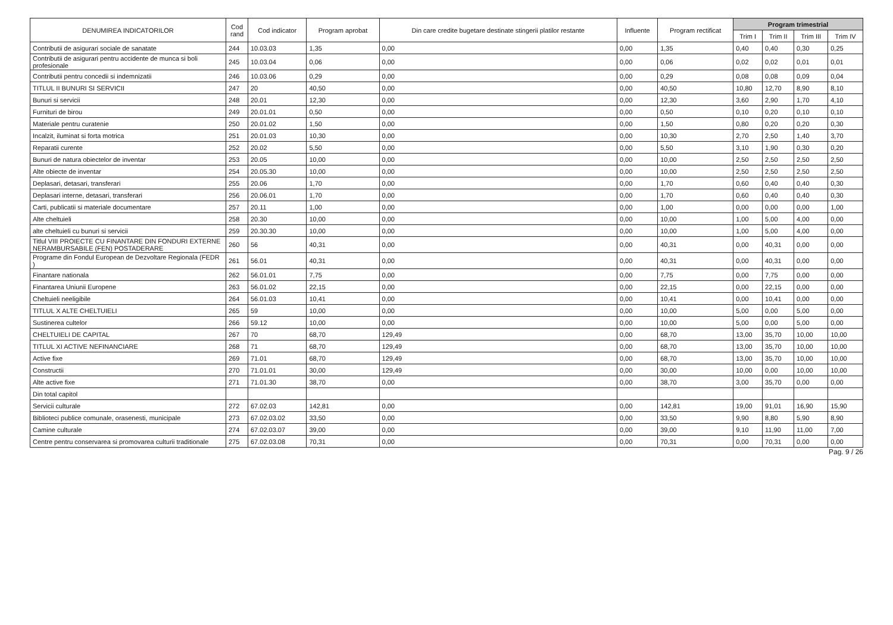| DENUMIREA INDICATORILOR | Cod rand | Cod indicator | Program aprobat | Din care credite bugetare destinate stingerii platilor restante | Influente | Program rectificat | Program trimestrial | | | |
| --- | --- | --- | --- | --- | --- | --- | --- | --- | --- | --- |
| | | | | | | | Trim I | Trim II | Trim III | Trim IV |
| Contributii de asigurari sociale de sanatate | 244 | 10.03.03 | 1,35 | 0,00 | 0,00 | 1,35 | 0,40 | 0,40 | 0,30 | 0,25 |
| Contributii de asigurari pentru accidente de munca si boli profesionale | 245 | 10.03.04 | 0,06 | 0,00 | 0,00 | 0,06 | 0,02 | 0,02 | 0,01 | 0,01 |
| Contributii pentru concedii si indemnizatii | 246 | 10.03.06 | 0,29 | 0,00 | 0,00 | 0,29 | 0,08 | 0,08 | 0,09 | 0,04 |
| TITLUL II BUNURI SI SERVICII | 247 | 20 | 40,50 | 0,00 | 0,00 | 40,50 | 10,80 | 12,70 | 8,90 | 8,10 |
| Bunuri si servicii | 248 | 20.01 | 12,30 | 0,00 | 0,00 | 12,30 | 3,60 | 2,90 | 1,70 | 4,10 |
| Furnituri de birou | 249 | 20.01.01 | 0,50 | 0,00 | 0,00 | 0,50 | 0,10 | 0,20 | 0,10 | 0,10 |
| Materiale pentru curatenie | 250 | 20.01.02 | 1,50 | 0,00 | 0,00 | 1,50 | 0,80 | 0,20 | 0,20 | 0,30 |
| Incalzit, iluminat si forta motrica | 251 | 20.01.03 | 10,30 | 0,00 | 0,00 | 10,30 | 2,70 | 2,50 | 1,40 | 3,70 |
| Reparatii curente | 252 | 20.02 | 5,50 | 0,00 | 0,00 | 5,50 | 3,10 | 1,90 | 0,30 | 0,20 |
| Bunuri de natura obiectelor de inventar | 253 | 20.05 | 10,00 | 0,00 | 0,00 | 10,00 | 2,50 | 2,50 | 2,50 | 2,50 |
| Alte obiecte de inventar | 254 | 20.05.30 | 10,00 | 0,00 | 0,00 | 10,00 | 2,50 | 2,50 | 2,50 | 2,50 |
| Deplasari, detasari, transferari | 255 | 20.06 | 1,70 | 0,00 | 0,00 | 1,70 | 0,60 | 0,40 | 0,40 | 0,30 |
| Deplasari interne, detasari, transferari | 256 | 20.06.01 | 1,70 | 0,00 | 0,00 | 1,70 | 0,60 | 0,40 | 0,40 | 0,30 |
| Carti, publicatii si materiale documentare | 257 | 20.11 | 1,00 | 0,00 | 0,00 | 1,00 | 0,00 | 0,00 | 0,00 | 1,00 |
| Alte cheltuieli | 258 | 20.30 | 10,00 | 0,00 | 0,00 | 10,00 | 1,00 | 5,00 | 4,00 | 0,00 |
| alte cheltuieli cu bunuri si servicii | 259 | 20.30.30 | 10,00 | 0,00 | 0,00 | 10,00 | 1,00 | 5,00 | 4,00 | 0,00 |
| Titlul VIII PROIECTE CU FINANTARE DIN FONDURI EXTERNE NERAMBURSABILE (FEN) POSTADERARE | 260 | 56 | 40,31 | 0,00 | 0,00 | 40,31 | 0,00 | 40,31 | 0,00 | 0,00 |
| Programe din Fondul European de Dezvoltare Regionala (FEDR ) | 261 | 56.01 | 40,31 | 0,00 | 0,00 | 40,31 | 0,00 | 40,31 | 0,00 | 0,00 |
| Finantare nationala | 262 | 56.01.01 | 7,75 | 0,00 | 0,00 | 7,75 | 0,00 | 7,75 | 0,00 | 0,00 |
| Finantarea Uniunii Europene | 263 | 56.01.02 | 22,15 | 0,00 | 0,00 | 22,15 | 0,00 | 22,15 | 0,00 | 0,00 |
| Cheltuieli neeligibile | 264 | 56.01.03 | 10,41 | 0,00 | 0,00 | 10,41 | 0,00 | 10,41 | 0,00 | 0,00 |
| TITLUL X ALTE CHELTUIELI | 265 | 59 | 10,00 | 0,00 | 0,00 | 10,00 | 5,00 | 0,00 | 5,00 | 0,00 |
| Sustinerea cultelor | 266 | 59.12 | 10,00 | 0,00 | 0,00 | 10,00 | 5,00 | 0,00 | 5,00 | 0,00 |
| CHELTUIELI DE CAPITAL | 267 | 70 | 68,70 | 129,49 | 0,00 | 68,70 | 13,00 | 35,70 | 10,00 | 10,00 |
| TITLUL XI ACTIVE NEFINANCIARE | 268 | 71 | 68,70 | 129,49 | 0,00 | 68,70 | 13,00 | 35,70 | 10,00 | 10,00 |
| Active fixe | 269 | 71.01 | 68,70 | 129,49 | 0,00 | 68,70 | 13,00 | 35,70 | 10,00 | 10,00 |
| Constructii | 270 | 71.01.01 | 30,00 | 129,49 | 0,00 | 30,00 | 10,00 | 0,00 | 10,00 | 10,00 |
| Alte active fixe | 271 | 71.01.30 | 38,70 | 0,00 | 0,00 | 38,70 | 3,00 | 35,70 | 0,00 | 0,00 |
| Din total capitol | | | | | | | | | | |
| Servicii culturale | 272 | 67.02.03 | 142,81 | 0,00 | 0,00 | 142,81 | 19,00 | 91,01 | 16,90 | 15,90 |
| Biblioteci publice comunale, orasenesti, municipale | 273 | 67.02.03.02 | 33,50 | 0,00 | 0,00 | 33,50 | 9,90 | 8,80 | 5,90 | 8,90 |
| Camine culturale | 274 | 67.02.03.07 | 39,00 | 0,00 | 0,00 | 39,00 | 9,10 | 11,90 | 11,00 | 7,00 |
| Centre pentru conservarea si promovarea culturii traditionale | 275 | 67.02.03.08 | 70,31 | 0,00 | 0,00 | 70,31 | 0,00 | 70,31 | 0,00 | 0,00 |
Pag. 9 / 26